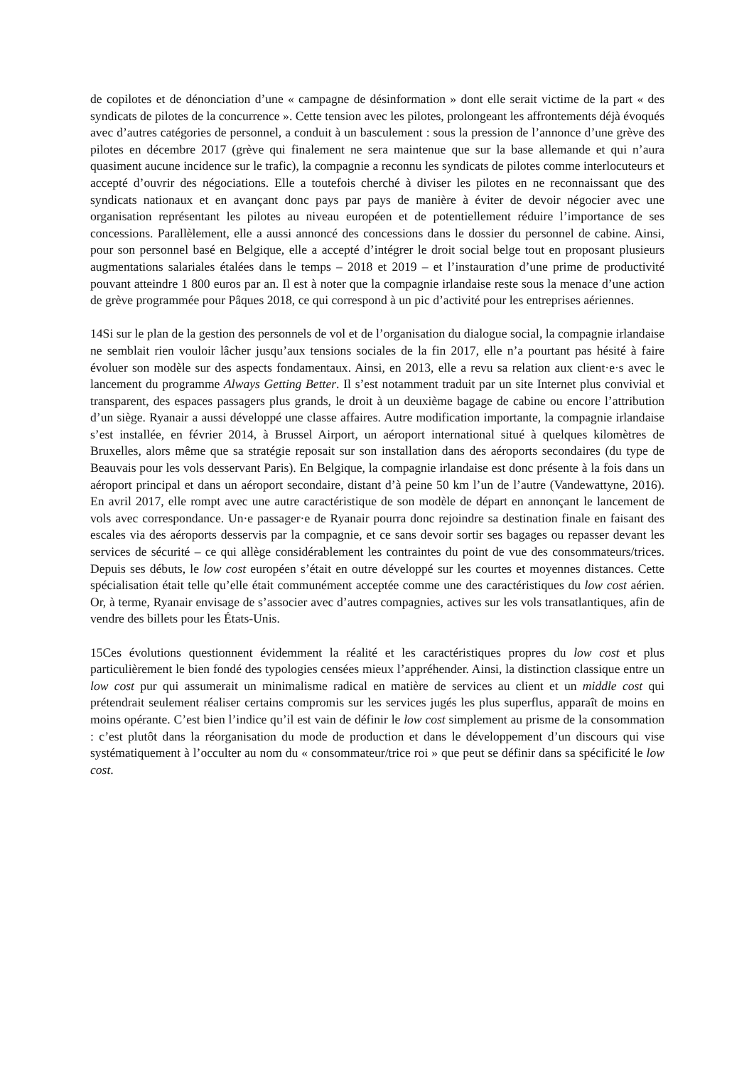de copilotes et de dénonciation d’une « campagne de désinformation » dont elle serait victime de la part « des syndicats de pilotes de la concurrence ». Cette tension avec les pilotes, prolongeant les affrontements déjà évoqués avec d’autres catégories de personnel, a conduit à un basculement : sous la pression de l’annonce d’une grève des pilotes en décembre 2017 (grève qui finalement ne sera maintenue que sur la base allemande et qui n’aura quasiment aucune incidence sur le trafic), la compagnie a reconnu les syndicats de pilotes comme interlocuteurs et accepté d’ouvrir des négociations. Elle a toutefois cherché à diviser les pilotes en ne reconnaissant que des syndicats nationaux et en avançant donc pays par pays de manière à éviter de devoir négocier avec une organisation représentant les pilotes au niveau européen et de potentiellement réduire l’importance de ses concessions. Parallèlement, elle a aussi annoncé des concessions dans le dossier du personnel de cabine. Ainsi, pour son personnel basé en Belgique, elle a accepté d’intégrer le droit social belge tout en proposant plusieurs augmentations salariales étalées dans le temps – 2018 et 2019 – et l’instauration d’une prime de productivité pouvant atteindre 1 800 euros par an. Il est à noter que la compagnie irlandaise reste sous la menace d’une action de grève programmée pour Pâques 2018, ce qui correspond à un pic d’activité pour les entreprises aériennes.
14Si sur le plan de la gestion des personnels de vol et de l’organisation du dialogue social, la compagnie irlandaise ne semblait rien vouloir lâcher jusqu’aux tensions sociales de la fin 2017, elle n’a pourtant pas hésité à faire évoluer son modèle sur des aspects fondamentaux. Ainsi, en 2013, elle a revu sa relation aux client·e·s avec le lancement du programme Always Getting Better. Il s’est notamment traduit par un site Internet plus convivial et transparent, des espaces passagers plus grands, le droit à un deuxième bagage de cabine ou encore l’attribution d’un siège. Ryanair a aussi développé une classe affaires. Autre modification importante, la compagnie irlandaise s’est installée, en février 2014, à Brussel Airport, un aéroport international situé à quelques kilomètres de Bruxelles, alors même que sa stratégie reposait sur son installation dans des aéroports secondaires (du type de Beauvais pour les vols desservant Paris). En Belgique, la compagnie irlandaise est donc présente à la fois dans un aéroport principal et dans un aéroport secondaire, distant d’à peine 50 km l’un de l’autre (Vandewattyne, 2016). En avril 2017, elle rompt avec une autre caractéristique de son modèle de départ en annonçant le lancement de vols avec correspondance. Un·e passager·e de Ryanair pourra donc rejoindre sa destination finale en faisant des escales via des aéroports desservis par la compagnie, et ce sans devoir sortir ses bagages ou repasser devant les services de sécurité – ce qui allège considérablement les contraintes du point de vue des consommateurs/trices. Depuis ses débuts, le low cost européen s’était en outre développé sur les courtes et moyennes distances. Cette spécialisation était telle qu’elle était communément acceptée comme une des caractéristiques du low cost aérien. Or, à terme, Ryanair envisage de s’associer avec d’autres compagnies, actives sur les vols transatlantiques, afin de vendre des billets pour les États-Unis.
15Ces évolutions questionnent évidemment la réalité et les caractéristiques propres du low cost et plus particulièrement le bien fondé des typologies censées mieux l’appréhender. Ainsi, la distinction classique entre un low cost pur qui assumerait un minimalisme radical en matière de services au client et un middle cost qui prétendrait seulement réaliser certains compromis sur les services jugés les plus superflus, apparaît de moins en moins opérante. C’est bien l’indice qu’il est vain de définir le low cost simplement au prisme de la consommation : c’est plutôt dans la réorganisation du mode de production et dans le développement d’un discours qui vise systématiquement à l’occulter au nom du « consommateur/trice roi » que peut se définir dans sa spécificité le low cost.